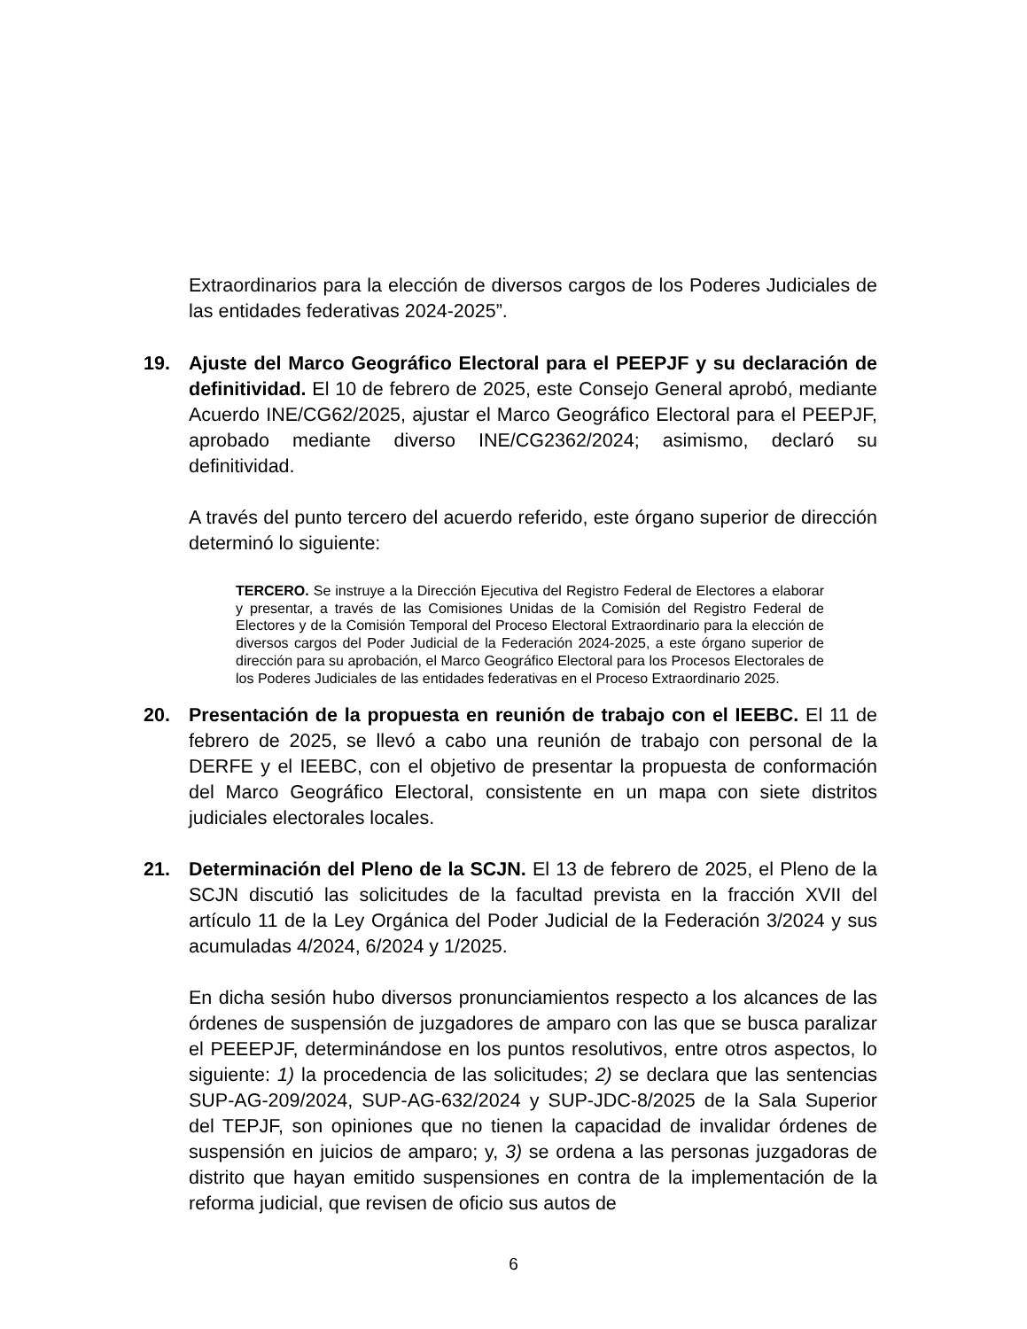Extraordinarios para la elección de diversos cargos de los Poderes Judiciales de las entidades federativas 2024-2025”.
19. Ajuste del Marco Geográfico Electoral para el PEEPJF y su declaración de definitividad. El 10 de febrero de 2025, este Consejo General aprobó, mediante Acuerdo INE/CG62/2025, ajustar el Marco Geográfico Electoral para el PEEPJF, aprobado mediante diverso INE/CG2362/2024; asimismo, declaró su definitividad.
A través del punto tercero del acuerdo referido, este órgano superior de dirección determinó lo siguiente:
TERCERO. Se instruye a la Dirección Ejecutiva del Registro Federal de Electores a elaborar y presentar, a través de las Comisiones Unidas de la Comisión del Registro Federal de Electores y de la Comisión Temporal del Proceso Electoral Extraordinario para la elección de diversos cargos del Poder Judicial de la Federación 2024-2025, a este órgano superior de dirección para su aprobación, el Marco Geográfico Electoral para los Procesos Electorales de los Poderes Judiciales de las entidades federativas en el Proceso Extraordinario 2025.
20. Presentación de la propuesta en reunión de trabajo con el IEEBC. El 11 de febrero de 2025, se llevó a cabo una reunión de trabajo con personal de la DERFE y el IEEBC, con el objetivo de presentar la propuesta de conformación del Marco Geográfico Electoral, consistente en un mapa con siete distritos judiciales electorales locales.
21. Determinación del Pleno de la SCJN. El 13 de febrero de 2025, el Pleno de la SCJN discutió las solicitudes de la facultad prevista en la fracción XVII del artículo 11 de la Ley Orgánica del Poder Judicial de la Federación 3/2024 y sus acumuladas 4/2024, 6/2024 y 1/2025.
En dicha sesión hubo diversos pronunciamientos respecto a los alcances de las órdenes de suspensión de juzgadores de amparo con las que se busca paralizar el PEEEPJF, determinándose en los puntos resolutivos, entre otros aspectos, lo siguiente: 1) la procedencia de las solicitudes; 2) se declara que las sentencias SUP-AG-209/2024, SUP-AG-632/2024 y SUP-JDC-8/2025 de la Sala Superior del TEPJF, son opiniones que no tienen la capacidad de invalidar órdenes de suspensión en juicios de amparo; y, 3) se ordena a las personas juzgadoras de distrito que hayan emitido suspensiones en contra de la implementación de la reforma judicial, que revisen de oficio sus autos de
6